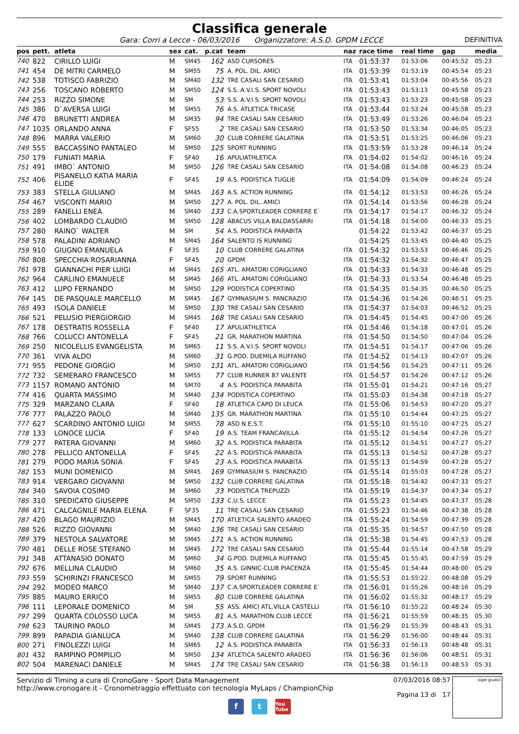Classifica generale
Gara: Corri a Lecce - 06/03/2016 Organizzatore: A.S.D. GPDM LECCE DEFINITIVA
| pos | pett. | atleta | sex | cat. | p.cat | team | naz | race time | real time | gap | media |
| --- | --- | --- | --- | --- | --- | --- | --- | --- | --- | --- | --- |
| 740 | 822 | CIRILLO LUIGI | M | SM45 | 162 | ASD CURSORES | ITA | 01:53:37 | 01:53:06 | 00:45:52 | 05:23 |
| 741 | 454 | DE MITRI CARMELO | M | SM55 | 75 | A. POL. DIL. AMICI | ITA | 01:53:39 | 01:53:19 | 00:45:54 | 05:23 |
| 742 | 538 | TOTISCO FABRIZIO | M | SM40 | 132 | TRE CASALI SAN CESARIO | ITA | 01:53:41 | 01:53:04 | 00:45:56 | 05:23 |
| 743 | 256 | TOSCANO ROBERTO | M | SM50 | 124 | S.S. A.V.I.S. SPORT NOVOLI | ITA | 01:53:43 | 01:53:13 | 00:45:58 | 05:23 |
| 744 | 253 | RIZZO SIMONE | M | SM | 53 | S.S. A.V.I.S. SPORT NOVOLI | ITA | 01:53:43 | 01:53:23 | 00:45:58 | 05:23 |
| 745 | 386 | D`AVERSA LUIGI | M | SM55 | 76 | A.S. ATLETICA TRICASE | ITA | 01:53:44 | 01:53:24 | 00:45:58 | 05:23 |
| 746 | 470 | BRUNETTI ANDREA | M | SM35 | 94 | TRE CASALI SAN CESARIO | ITA | 01:53:49 | 01:53:26 | 00:46:04 | 05:23 |
| 747 | 1035 | ORLANDO ANNA | F | SF55 | 2 | TRE CASALI SAN CESARIO | ITA | 01:53:50 | 01:53:34 | 00:46:05 | 05:23 |
| 748 | 896 | MARRA VALERIO | M | SM60 | 30 | CLUB CORRERE GALATINA | ITA | 01:53:51 | 01:53:25 | 00:46:06 | 05:23 |
| 749 | 555 | BACCASSINO PANTALEO | M | SM50 | 125 | SPORT RUNNING | ITA | 01:53:59 | 01:53:28 | 00:46:14 | 05:24 |
| 750 | 179 | FUNIATI MARIA | F | SF40 | 16 | APULIATHLETICA | ITA | 01:54:02 | 01:54:02 | 00:46:16 | 05:24 |
| 751 | 491 | IMBO` ANTONIO | M | SM50 | 126 | TRE CASALI SAN CESARIO | ITA | 01:54:08 | 01:54:08 | 00:46:23 | 05:24 |
| 752 | 406 | PISANELLO KATIA MARIA ELIDE | F | SF45 | 19 | A.S. PODISTICA TUGLIE | ITA | 01:54:09 | 01:54:09 | 00:46:24 | 05:24 |
| 753 | 383 | STELLA GIULIANO | M | SM45 | 163 | A.S. ACTION RUNNING | ITA | 01:54:12 | 01:53:53 | 00:46:26 | 05:24 |
| 754 | 467 | VISCONTI MARIO | M | SM50 | 127 | A. POL. DIL. AMICI | ITA | 01:54:14 | 01:53:56 | 00:46:28 | 05:24 |
| 755 | 289 | FANELLI ENEA | M | SM40 | 133 | C.A.SPORTLEADER CORRERE E` | ITA | 01:54:17 | 01:54:17 | 00:46:32 | 05:24 |
| 756 | 402 | LOMBARDO CLAUDIO | M | SM50 | 128 | ABACUS VILLA BALDASSARRI | ITA | 01:54:18 | 01:54:00 | 00:46:33 | 05:25 |
| 757 | 280 | RAINO` WALTER | M | SM | 54 | A.S. PODISTICA PARABITA | | 01:54:22 | 01:53:42 | 00:46:37 | 05:25 |
| 758 | 578 | PALADINI ADRIANO | M | SM45 | 164 | SALENTO IS RUNNING | | 01:54:25 | 01:53:45 | 00:46:40 | 05:25 |
| 759 | 910 | GIUGNO EMANUELA | F | SF35 | 10 | CLUB CORRERE GALATINA | ITA | 01:54:32 | 01:53:53 | 00:46:46 | 05:25 |
| 760 | 808 | SPECCHIA ROSARIANNA | F | SF45 | 20 | GPDM | ITA | 01:54:32 | 01:54:32 | 00:46:47 | 05:25 |
| 761 | 978 | GIANNACHI PIER LUIGI | M | SM45 | 165 | ATL. AMATORI CORIGLIANO | ITA | 01:54:33 | 01:54:33 | 00:46:48 | 05:25 |
| 762 | 964 | CARLINO EMANUELE | M | SM45 | 166 | ATL. AMATORI CORIGLIANO | ITA | 01:54:33 | 01:53:54 | 00:46:48 | 05:25 |
| 763 | 412 | LUPO FERNANDO | M | SM50 | 129 | PODISTICA COPERTINO | ITA | 01:54:35 | 01:54:35 | 00:46:50 | 05:25 |
| 764 | 145 | DE PASQUALE MARCELLO | M | SM45 | 167 | GYMNASIUM S. PANCRAZIO | ITA | 01:54:36 | 01:54:26 | 00:46:51 | 05:25 |
| 765 | 493 | ISOLA DANIELE | M | SM50 | 130 | TRE CASALI SAN CESARIO | ITA | 01:54:37 | 01:54:03 | 00:46:52 | 05:25 |
| 766 | 521 | PELUSIO PIERGIORGIO | M | SM45 | 168 | TRE CASALI SAN CESARIO | ITA | 01:54:45 | 01:54:45 | 00:47:00 | 05:26 |
| 767 | 178 | DESTRATIS ROSSELLA | F | SF40 | 17 | APULIATHLETICA | ITA | 01:54:46 | 01:54:18 | 00:47:01 | 05:26 |
| 768 | 766 | COLUCCI ANTONELLA | F | SF45 | 21 | GR. MARATHON MARTINA | ITA | 01:54:50 | 01:54:50 | 00:47:04 | 05:26 |
| 769 | 250 | NICOLELLIS EVANGELISTA | M | SM65 | 11 | S.S. A.V.I.S. SPORT NOVOLI | ITA | 01:54:51 | 01:54:17 | 00:47:06 | 05:26 |
| 770 | 361 | VIVA ALDO | M | SM60 | 31 | G.POD. DUEMILA RUFFANO | ITA | 01:54:52 | 01:54:13 | 00:47:07 | 05:26 |
| 771 | 955 | PEDONE GIORGIO | M | SM50 | 131 | ATL. AMATORI CORIGLIANO | ITA | 01:54:56 | 01:54:25 | 00:47:11 | 05:26 |
| 772 | 732 | SEMERARO FRANCESCO | M | SM55 | 77 | CLUB RUNNER 87 VALENTE | ITA | 01:54:57 | 01:54:26 | 00:47:12 | 05:26 |
| 773 | 1157 | ROMANO ANTONIO | M | SM70 | 4 | A.S. PODISTICA PARABITA | ITA | 01:55:01 | 01:54:21 | 00:47:16 | 05:27 |
| 774 | 416 | QUARTA MASSIMO | M | SM40 | 134 | PODISTICA COPERTINO | ITA | 01:55:03 | 01:54:38 | 00:47:18 | 05:27 |
| 775 | 329 | MARZANO CLARA | F | SF40 | 18 | ATLETICA CAPO DI LEUCA | ITA | 01:55:06 | 01:54:53 | 00:47:20 | 05:27 |
| 776 | 777 | PALAZZO PAOLO | M | SM40 | 135 | GR. MARATHON MARTINA | ITA | 01:55:10 | 01:54:44 | 00:47:25 | 05:27 |
| 777 | 627 | SCARDINO ANTONIO LUIGI | M | SM55 | 78 | ASD N.E.S.T. | ITA | 01:55:10 | 01:55:10 | 00:47:25 | 05:27 |
| 778 | 133 | LONOCE LUCIA | F | SF40 | 19 | A.S. TEAM FRANCAVILLA | ITA | 01:55:12 | 01:54:54 | 00:47:26 | 05:27 |
| 779 | 277 | PATERA GIOVANNI | M | SM60 | 32 | A.S. PODISTICA PARABITA | ITA | 01:55:12 | 01:54:51 | 00:47:27 | 05:27 |
| 780 | 278 | PELLICO ANTONELLA | F | SF45 | 22 | A.S. PODISTICA PARABITA | ITA | 01:55:13 | 01:54:52 | 00:47:28 | 05:27 |
| 781 | 279 | PODO MARIA SONIA | F | SF45 | 23 | A.S. PODISTICA PARABITA | ITA | 01:55:13 | 01:54:59 | 00:47:28 | 05:27 |
| 782 | 153 | MUNI DOMENICO | M | SM45 | 169 | GYMNASIUM S. PANCRAZIO | ITA | 01:55:14 | 01:55:03 | 00:47:28 | 05:27 |
| 783 | 914 | VERGARO GIOVANNI | M | SM50 | 132 | CLUB CORRERE GALATINA | ITA | 01:55:18 | 01:54:42 | 00:47:33 | 05:27 |
| 784 | 340 | SAVOIA COSIMO | M | SM60 | 33 | PODISTICA TREPUZZI | ITA | 01:55:19 | 01:54:37 | 00:47:34 | 05:27 |
| 785 | 310 | SPEDICATO GIUSEPPE | M | SM50 | 133 | C.U.S. LECCE | ITA | 01:55:23 | 01:54:45 | 00:47:37 | 05:28 |
| 786 | 471 | CALCAGNILE MARIA ELENA | F | SF35 | 11 | TRE CASALI SAN CESARIO | ITA | 01:55:23 | 01:54:46 | 00:47:38 | 05:28 |
| 787 | 420 | BLAGO MAURIZIO | M | SM45 | 170 | ATLETICA SALENTO ARADEO | ITA | 01:55:24 | 01:54:59 | 00:47:39 | 05:28 |
| 788 | 526 | RIZZO GIOVANNI | M | SM40 | 136 | TRE CASALI SAN CESARIO | ITA | 01:55:35 | 01:54:57 | 00:47:50 | 05:28 |
| 789 | 379 | NESTOLA SALVATORE | M | SM45 | 171 | A.S. ACTION RUNNING | ITA | 01:55:38 | 01:54:45 | 00:47:53 | 05:28 |
| 790 | 481 | DELLE ROSE STEFANO | M | SM45 | 172 | TRE CASALI SAN CESARIO | ITA | 01:55:44 | 01:55:14 | 00:47:58 | 05:29 |
| 791 | 348 | ATTANASIO DONATO | M | SM60 | 34 | G.POD. DUEMILA RUFFANO | ITA | 01:55:45 | 01:55:45 | 00:47:59 | 05:29 |
| 792 | 676 | MELLINA CLAUDIO | M | SM60 | 35 | A.S. GINNIC-CLUB PIACENZA | ITA | 01:55:45 | 01:54:44 | 00:48:00 | 05:29 |
| 793 | 559 | SCHIRINZI FRANCESCO | M | SM55 | 79 | SPORT RUNNING | ITA | 01:55:53 | 01:55:22 | 00:48:08 | 05:29 |
| 794 | 292 | MODEO MARCO | M | SM40 | 137 | C.A.SPORTLEADER CORRERE E` | ITA | 01:56:01 | 01:55:26 | 00:48:16 | 05:29 |
| 795 | 885 | MAURO ERRICO | M | SM55 | 80 | CLUB CORRERE GALATINA | ITA | 01:56:02 | 01:55:32 | 00:48:17 | 05:29 |
| 796 | 111 | LEPORALE DOMENICO | M | SM | 55 | ASS. AMICI ATL.VILLA CASTELLI | ITA | 01:56:10 | 01:55:22 | 00:48:24 | 05:30 |
| 797 | 299 | QUARTA COLOSSO LUCA | M | SM55 | 81 | A.S. MARATHON CLUB LECCE | ITA | 01:56:21 | 01:55:59 | 00:48:35 | 05:30 |
| 798 | 623 | TAURINO PAOLO | M | SM45 | 173 | A.S.D. GPDM | ITA | 01:56:29 | 01:55:39 | 00:48:43 | 05:31 |
| 799 | 899 | PAPADIA GIANLUCA | M | SM40 | 138 | CLUB CORRERE GALATINA | ITA | 01:56:29 | 01:56:00 | 00:48:44 | 05:31 |
| 800 | 271 | FINOLEZZI LUIGI | M | SM65 | 12 | A.S. PODISTICA PARABITA | ITA | 01:56:33 | 01:56:13 | 00:48:48 | 05:31 |
| 801 | 432 | RAMPINO POMPILIO | M | SM50 | 134 | ATLETICA SALENTO ARADEO | ITA | 01:56:36 | 01:56:06 | 00:48:51 | 05:31 |
| 802 | 504 | MARENACI DANIELE | M | SM45 | 174 | TRE CASALI SAN CESARIO | ITA | 01:56:38 | 01:56:13 | 00:48:53 | 05:31 |
Servizio di Timing a cura di CronoGare - Sport Data Management
http://www.cronogare.it - Cronometraggio effettuato con tecnologia MyLaps / ChampionChip
07/03/2016 08:57
Pagina 13 di 17
sigle giudici
f t You Tube